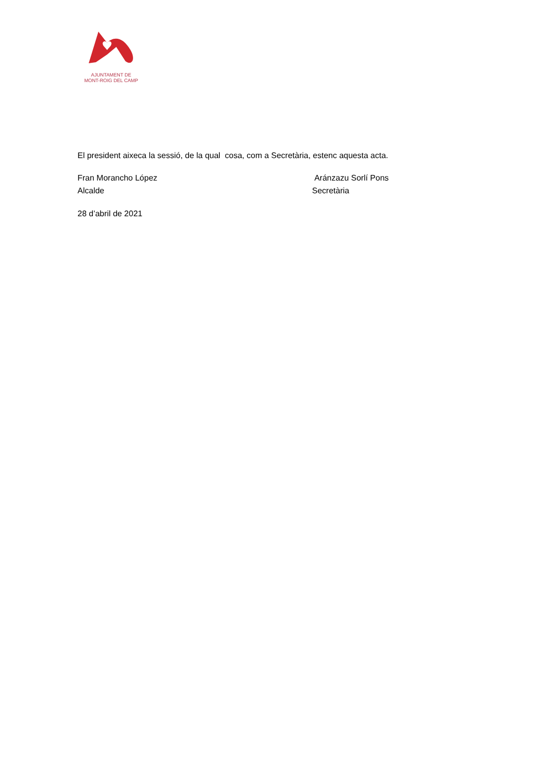AJUNTAMENT DE
MONT-ROIG DEL CAMP
El president aixeca la sessió, de la qual cosa, com a Secretària, estenc aquesta acta.
Fran Morancho López
Alcalde
Aránzazu Sorlí Pons
Secretària
28 d’abril de 2021